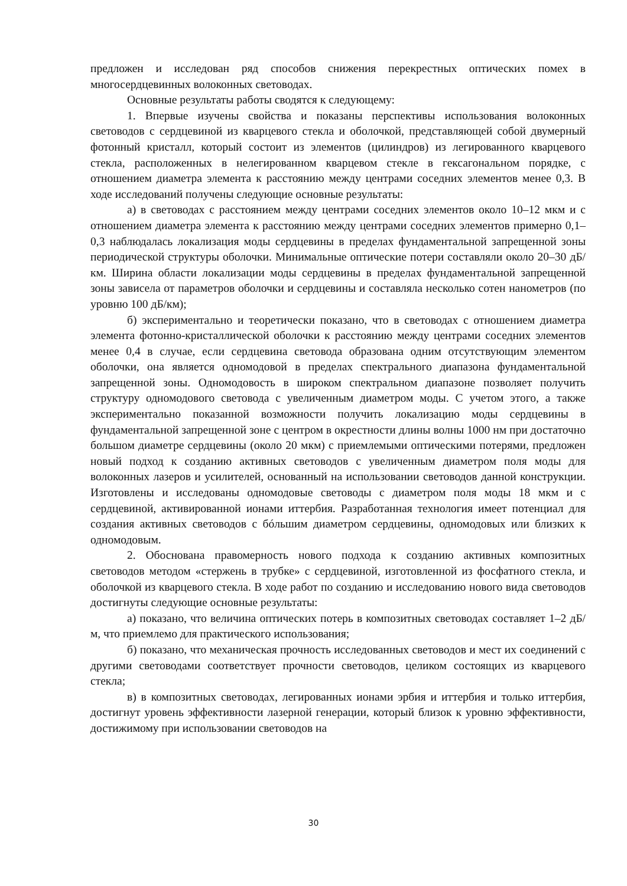предложен и исследован ряд способов снижения перекрестных оптических помех в многосердцевинных волоконных световодах.
Основные результаты работы сводятся к следующему:
1. Впервые изучены свойства и показаны перспективы использования волоконных световодов с сердцевиной из кварцевого стекла и оболочкой, представляющей собой двумерный фотонный кристалл, который состоит из элементов (цилиндров) из легированного кварцевого стекла, расположенных в нелегированном кварцевом стекле в гексагональном порядке, с отношением диаметра элемента к расстоянию между центрами соседних элементов менее 0,3. В ходе исследований получены следующие основные результаты:
а) в световодах с расстоянием между центрами соседних элементов около 10–12 мкм и с отношением диаметра элемента к расстоянию между центрами соседних элементов примерно 0,1–0,3 наблюдалась локализация моды сердцевины в пределах фундаментальной запрещенной зоны периодической структуры оболочки. Минимальные оптические потери составляли около 20–30 дБ/км. Ширина области локализации моды сердцевины в пределах фундаментальной запрещенной зоны зависела от параметров оболочки и сердцевины и составляла несколько сотен нанометров (по уровню 100 дБ/км);
б) экспериментально и теоретически показано, что в световодах с отношением диаметра элемента фотонно-кристаллической оболочки к расстоянию между центрами соседних элементов менее 0,4 в случае, если сердцевина световода образована одним отсутствующим элементом оболочки, она является одномодовой в пределах спектрального диапазона фундаментальной запрещенной зоны. Одномодовость в широком спектральном диапазоне позволяет получить структуру одномодового световода с увеличенным диаметром моды. С учетом этого, а также экспериментально показанной возможности получить локализацию моды сердцевины в фундаментальной запрещенной зоне с центром в окрестности длины волны 1000 нм при достаточно большом диаметре сердцевины (около 20 мкм) с приемлемыми оптическими потерями, предложен новый подход к созданию активных световодов с увеличенным диаметром поля моды для волоконных лазеров и усилителей, основанный на использовании световодов данной конструкции. Изготовлены и исследованы одномодовые световоды с диаметром поля моды 18 мкм и с сердцевиной, активированной ионами иттербия. Разработанная технология имеет потенциал для создания активных световодов с бóльшим диаметром сердцевины, одномодовых или близких к одномодовым.
2. Обоснована правомерность нового подхода к созданию активных композитных световодов методом «стержень в трубке» с сердцевиной, изготовленной из фосфатного стекла, и оболочкой из кварцевого стекла. В ходе работ по созданию и исследованию нового вида световодов достигнуты следующие основные результаты:
а) показано, что величина оптических потерь в композитных световодах составляет 1–2 дБ/м, что приемлемо для практического использования;
б) показано, что механическая прочность исследованных световодов и мест их соединений с другими световодами соответствует прочности световодов, целиком состоящих из кварцевого стекла;
в) в композитных световодах, легированных ионами эрбия и иттербия и только иттербия, достигнут уровень эффективности лазерной генерации, который близок к уровню эффективности, достижимому при использовании световодов на
30